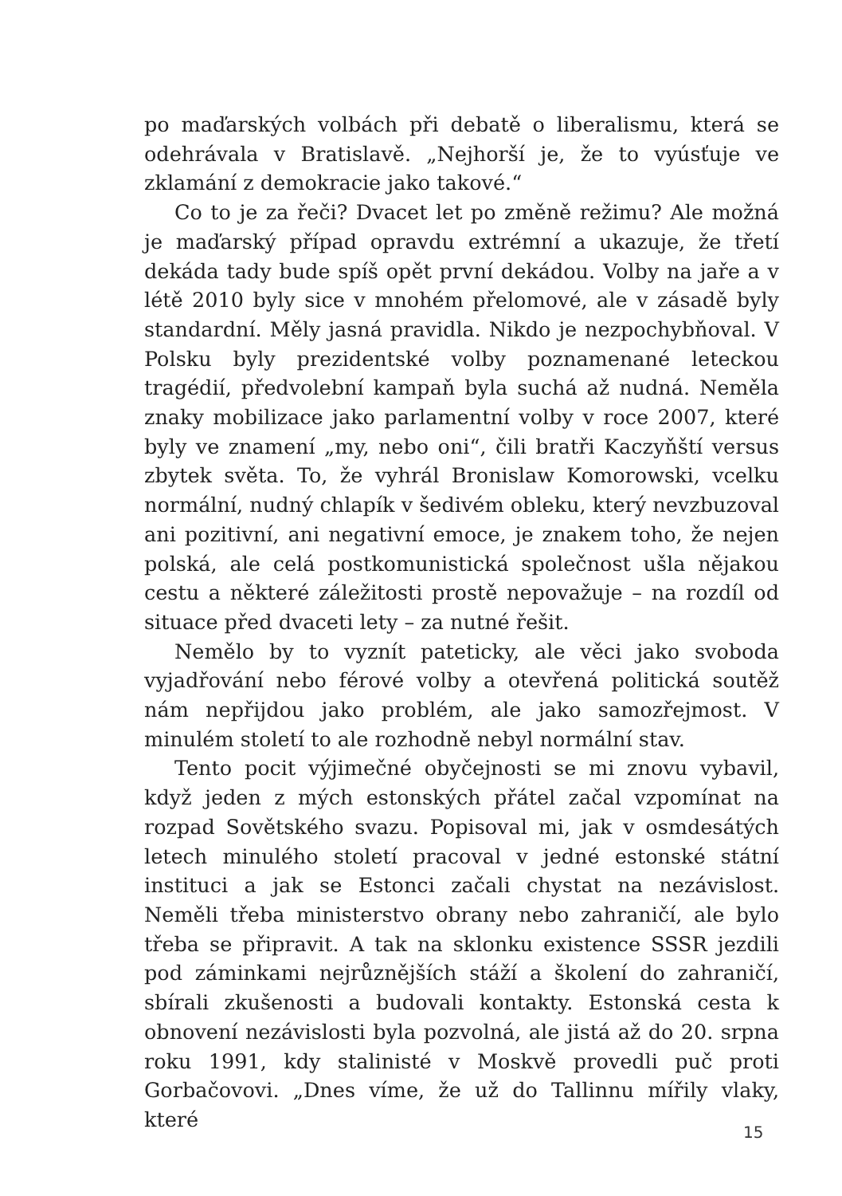po maďarských volbách při debatě o liberalismu, která se odehrávala v Bratislavě. „Nejhorší je, že to vyúsťuje ve zklamání z demokracie jako takové.“
Co to je za řeči? Dvacet let po změně režimu? Ale možná je maďarský případ opravdu extrémní a ukazuje, že třetí dekáda tady bude spíš opět první dekádou. Volby na jaře a v létě 2010 byly sice v mnohém přelomové, ale v zásadě byly standardní. Měly jasná pravidla. Nikdo je nezpochybňoval. V Polsku byly prezidentské volby poznamenané leteckou tragédií, předvolební kampaň byla suchá až nudná. Neměla znaky mobilizace jako parlamentní volby v roce 2007, které byly ve znamení „my, nebo oni“, čili bratři Kaczyňští versus zbytek světa. To, že vyhrál Bronislaw Komorowski, vcelku normální, nudný chlapík v šedivém obleku, který nevzbuzoval ani pozitivní, ani negativní emoce, je znakem toho, že nejen polská, ale celá postkomunistická společnost ušla nějakou cestu a některé záležitosti prostě nepovažuje – na rozdíl od situace před dvaceti lety – za nutné řešit.
Nemělo by to vyznít pateticky, ale věci jako svoboda vyjadřování nebo férové volby a otevřená politická soutěž nám nepřijdou jako problém, ale jako samozřejmost. V minulém století to ale rozhodně nebyl normální stav.
Tento pocit výjimečné obyčejnosti se mi znovu vybavil, když jeden z mých estonských přátel začal vzpomínat na rozpad Sovětského svazu. Popisoval mi, jak v osmdesátých letech minulého století pracoval v jedné estonské státní instituci a jak se Estonci začali chystat na nezávislost. Neměli třeba ministerstvo obrany nebo zahraničí, ale bylo třeba se připravit. A tak na sklonku existence SSSR jezdili pod záminkami nejrůznějších stáží a školení do zahraničí, sbírali zkušenosti a budovali kontakty. Estonská cesta k obnovení nezávislosti byla pozvolná, ale jistá až do 20. srpna roku 1991, kdy stalinisté v Moskvě provedli puč proti Gorbačovovi. „Dnes víme, že už do Tallinnu mířily vlaky, které
15